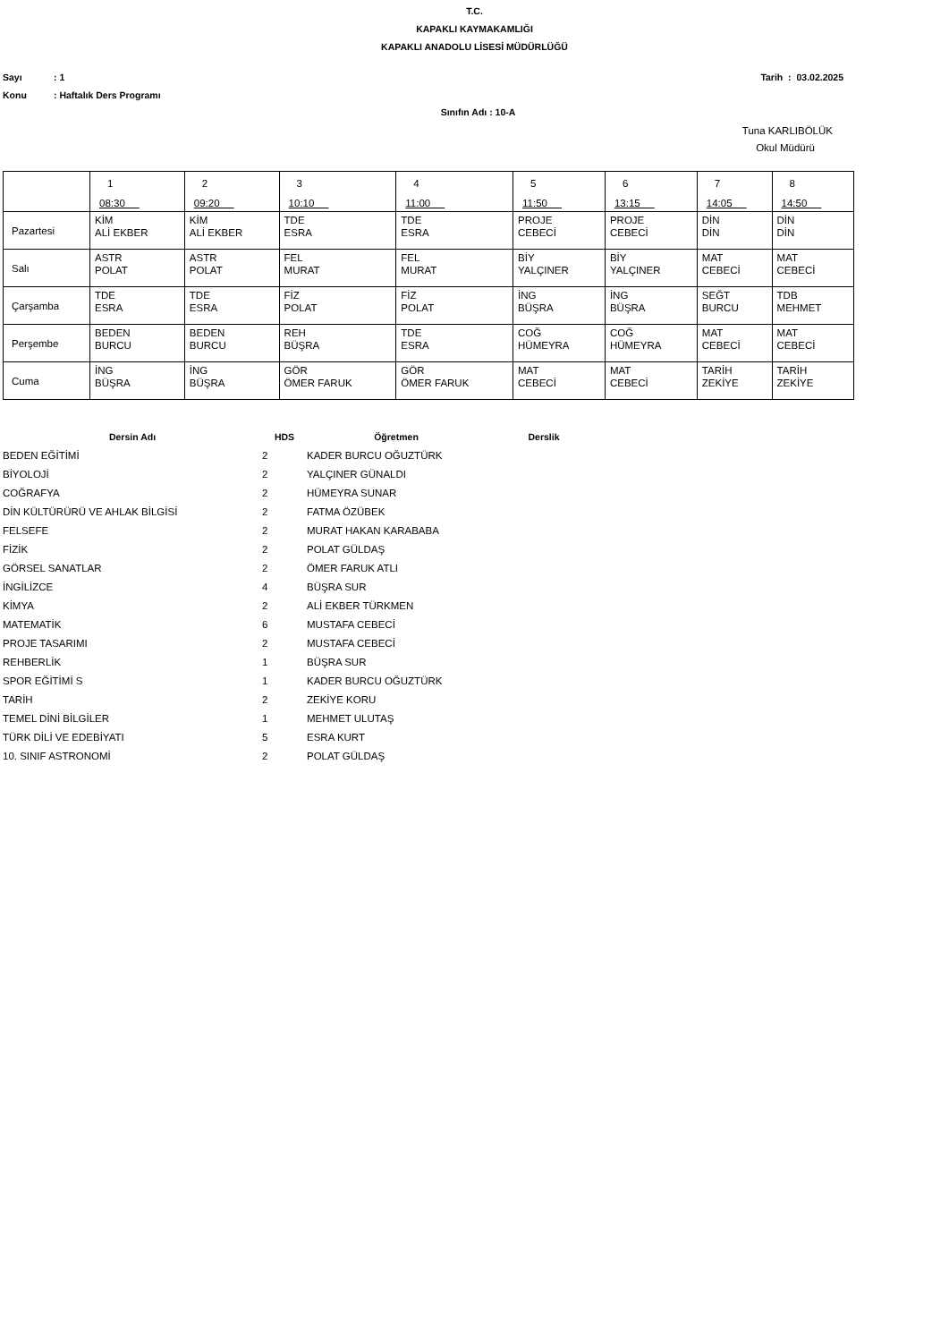T.C.
KAPAKLI KAYMAKAMLIĞI
KAPAKLI ANADOLU LİSESİ MÜDÜRLÜĞÜ
Sayı: 1 Tarih : 03.02.2025
Konu: Haftalık Ders Programı
Sınıfın Adı : 10-A
Tuna KARLIBÖLÜK
Okul Müdürü
| | 1 08:30 | 2 09:20 | 3 10:10 | 4 11:00 | 5 11:50 | 6 13:15 | 7 14:05 | 8 14:50 |
| Pazartesi | KİM ALİ EKBER | KİM ALİ EKBER | TDE ESRA | TDE ESRA | PROJE CEBECİ | PROJE CEBECİ | DİN DİN | DİN DİN |
| Salı | ASTR POLAT | ASTR POLAT | FEL MURAT | FEL MURAT | BİY YALÇINER | BİY YALÇINER | MAT CEBECİ | MAT CEBECİ |
| Çarşamba | TDE ESRA | TDE ESRA | FİZ POLAT | FİZ POLAT | İNG BÜŞRA | İNG BÜŞRA | SEĞT BURCU | TDB MEHMET |
| Perşembe | BEDEN BURCU | BEDEN BURCU | REH BÜŞRA | TDE ESRA | COĞ HÜMEYRA | COĞ HÜMEYRA | MAT CEBECİ | MAT CEBECİ |
| Cuma | İNG BÜŞRA | İNG BÜŞRA | GÖR ÖMER FARUK | GÖR ÖMER FARUK | MAT CEBECİ | MAT CEBECİ | TARİH ZEKİYE | TARİH ZEKİYE |
| Dersin Adı | HDS | Öğretmen | Derslik |
| --- | --- | --- | --- |
| BEDEN EĞİTİMİ | 2 | KADER BURCU OĞUZTÜRK | |
| BİYOLOJİ | 2 | YALÇINER GÜNALDI | |
| COĞRAFYA | 2 | HÜMEYRA SUNAR | |
| DİN KÜLTÜRÜRÜ VE AHLAK BİLGİSİ | 2 | FATMA ÖZÜBEK | |
| FELSEFE | 2 | MURAT HAKAN KARABABA | |
| FİZİK | 2 | POLAT GÜLDAŞ | |
| GÖRSEL SANATLAR | 2 | ÖMER FARUK ATLI | |
| İNGİLİZCE | 4 | BÜŞRA SUR | |
| KİMYA | 2 | ALİ EKBER TÜRKMEN | |
| MATEMATİK | 6 | MUSTAFA CEBECİ | |
| PROJE TASARIMI | 2 | MUSTAFA CEBECİ | |
| REHBERLİK | 1 | BÜŞRA SUR | |
| SPOR EĞİTİMİ S | 1 | KADER BURCU OĞUZTÜRK | |
| TARİH | 2 | ZEKİYE KORU | |
| TEMEL DİNİ BİLGİLER | 1 | MEHMET ULUTAŞ | |
| TÜRK DİLİ VE EDEBİYATI | 5 | ESRA KURT | |
| 10. SINIF ASTRONOMİ | 2 | POLAT GÜLDAŞ | |